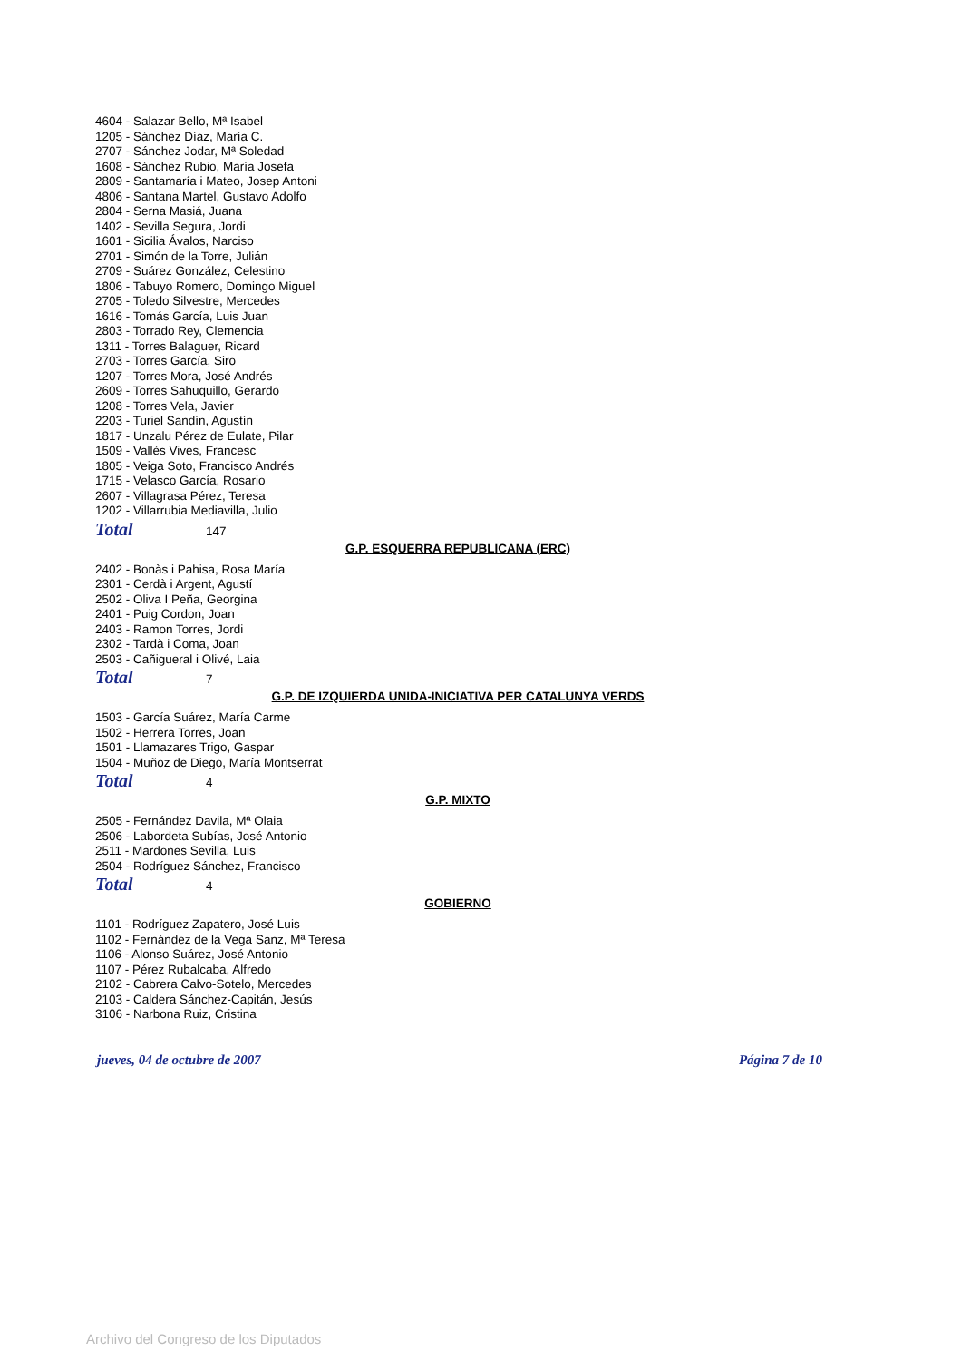4604 - Salazar Bello, Mª Isabel
1205 - Sánchez Díaz, María C.
2707 - Sánchez Jodar, Mª Soledad
1608 - Sánchez Rubio, María Josefa
2809 - Santamaría i Mateo, Josep Antoni
4806 - Santana Martel, Gustavo Adolfo
2804 - Serna Masiá, Juana
1402 - Sevilla Segura, Jordi
1601 - Sicilia Ávalos, Narciso
2701 - Simón de la Torre, Julián
2709 - Suárez González, Celestino
1806 - Tabuyo Romero, Domingo Miguel
2705 - Toledo Silvestre, Mercedes
1616 - Tomás García, Luis Juan
2803 - Torrado Rey, Clemencia
1311 - Torres Balaguer, Ricard
2703 - Torres García, Siro
1207 - Torres Mora, José Andrés
2609 - Torres Sahuquillo, Gerardo
1208 - Torres Vela, Javier
2203 - Turiel Sandín, Agustín
1817 - Unzalu Pérez de Eulate, Pilar
1509 - Vallès Vives, Francesc
1805 - Veiga Soto, Francisco Andrés
1715 - Velasco García, Rosario
2607 - Villagrasa Pérez, Teresa
1202 - Villarrubia Mediavilla, Julio
Total 147
G.P. ESQUERRA REPUBLICANA (ERC)
2402 - Bonàs i Pahisa, Rosa María
2301 - Cerdà i Argent, Agustí
2502 - Oliva I Peña, Georgina
2401 - Puig Cordon, Joan
2403 - Ramon Torres, Jordi
2302 - Tardà i Coma, Joan
2503 - Cañigueral i Olivé, Laia
Total 7
G.P. DE IZQUIERDA UNIDA-INICIATIVA PER CATALUNYA VERDS
1503 - García Suárez, María Carme
1502 - Herrera Torres, Joan
1501 - Llamazares Trigo, Gaspar
1504 - Muñoz de Diego, María Montserrat
Total 4
G.P. MIXTO
2505 - Fernández Davila, Mª Olaia
2506 - Labordeta Subías, José Antonio
2511 - Mardones Sevilla, Luis
2504 - Rodríguez Sánchez, Francisco
Total 4
GOBIERNO
1101 - Rodríguez Zapatero, José Luis
1102 - Fernández de la Vega Sanz, Mª Teresa
1106 - Alonso Suárez, José Antonio
1107 - Pérez Rubalcaba, Alfredo
2102 - Cabrera Calvo-Sotelo, Mercedes
2103 - Caldera Sánchez-Capitán, Jesús
3106 - Narbona Ruiz, Cristina
jueves, 04 de octubre de 2007 Página 7 de 10
Archivo del Congreso de los Diputados